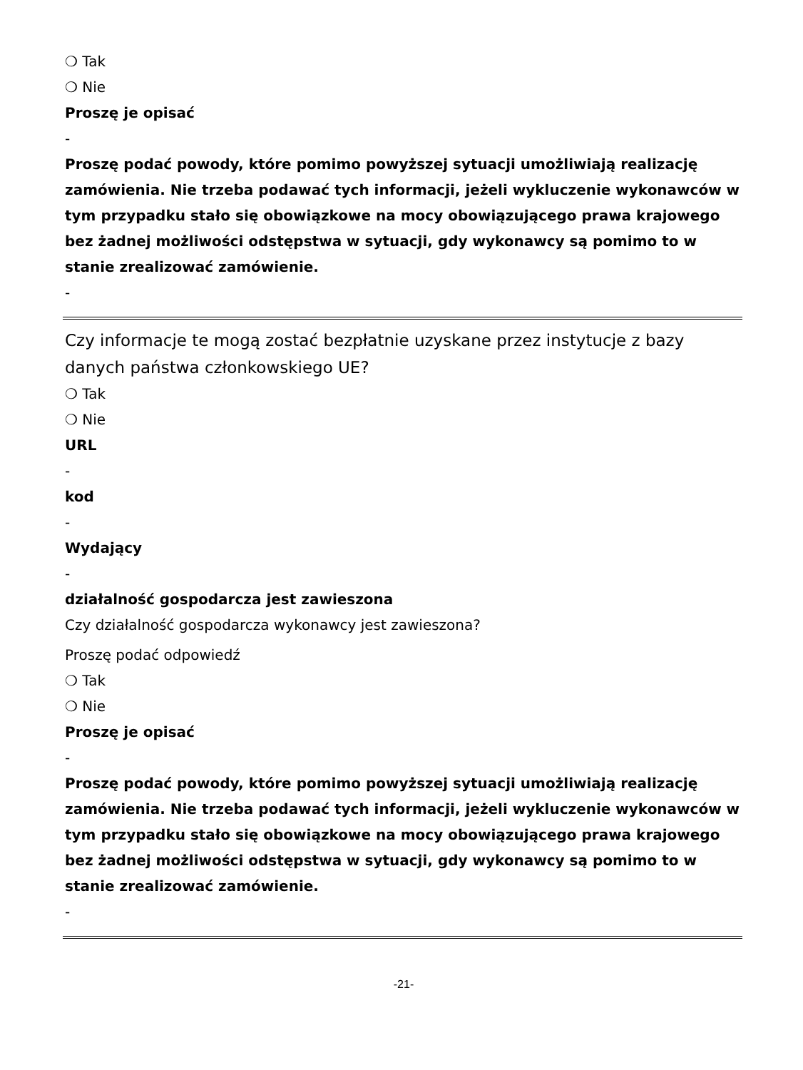❍ Tak
❍ Nie
Proszę je opisać
-
Proszę podać powody, które pomimo powyższej sytuacji umożliwiają realizację zamówienia. Nie trzeba podawać tych informacji, jeżeli wykluczenie wykonawców w tym przypadku stało się obowiązkowe na mocy obowiązującego prawa krajowego bez żadnej możliwości odstępstwa w sytuacji, gdy wykonawcy są pomimo to w stanie zrealizować zamówienie.
-
Czy informacje te mogą zostać bezpłatnie uzyskane przez instytucje z bazy danych państwa członkowskiego UE?
❍ Tak
❍ Nie
URL
-
kod
-
Wydający
-
działalność gospodarcza jest zawieszona
Czy działalność gospodarcza wykonawcy jest zawieszona?
Proszę podać odpowiedź
❍ Tak
❍ Nie
Proszę je opisać
-
Proszę podać powody, które pomimo powyższej sytuacji umożliwiają realizację zamówienia. Nie trzeba podawać tych informacji, jeżeli wykluczenie wykonawców w tym przypadku stało się obowiązkowe na mocy obowiązującego prawa krajowego bez żadnej możliwości odstępstwa w sytuacji, gdy wykonawcy są pomimo to w stanie zrealizować zamówienie.
-
-21-